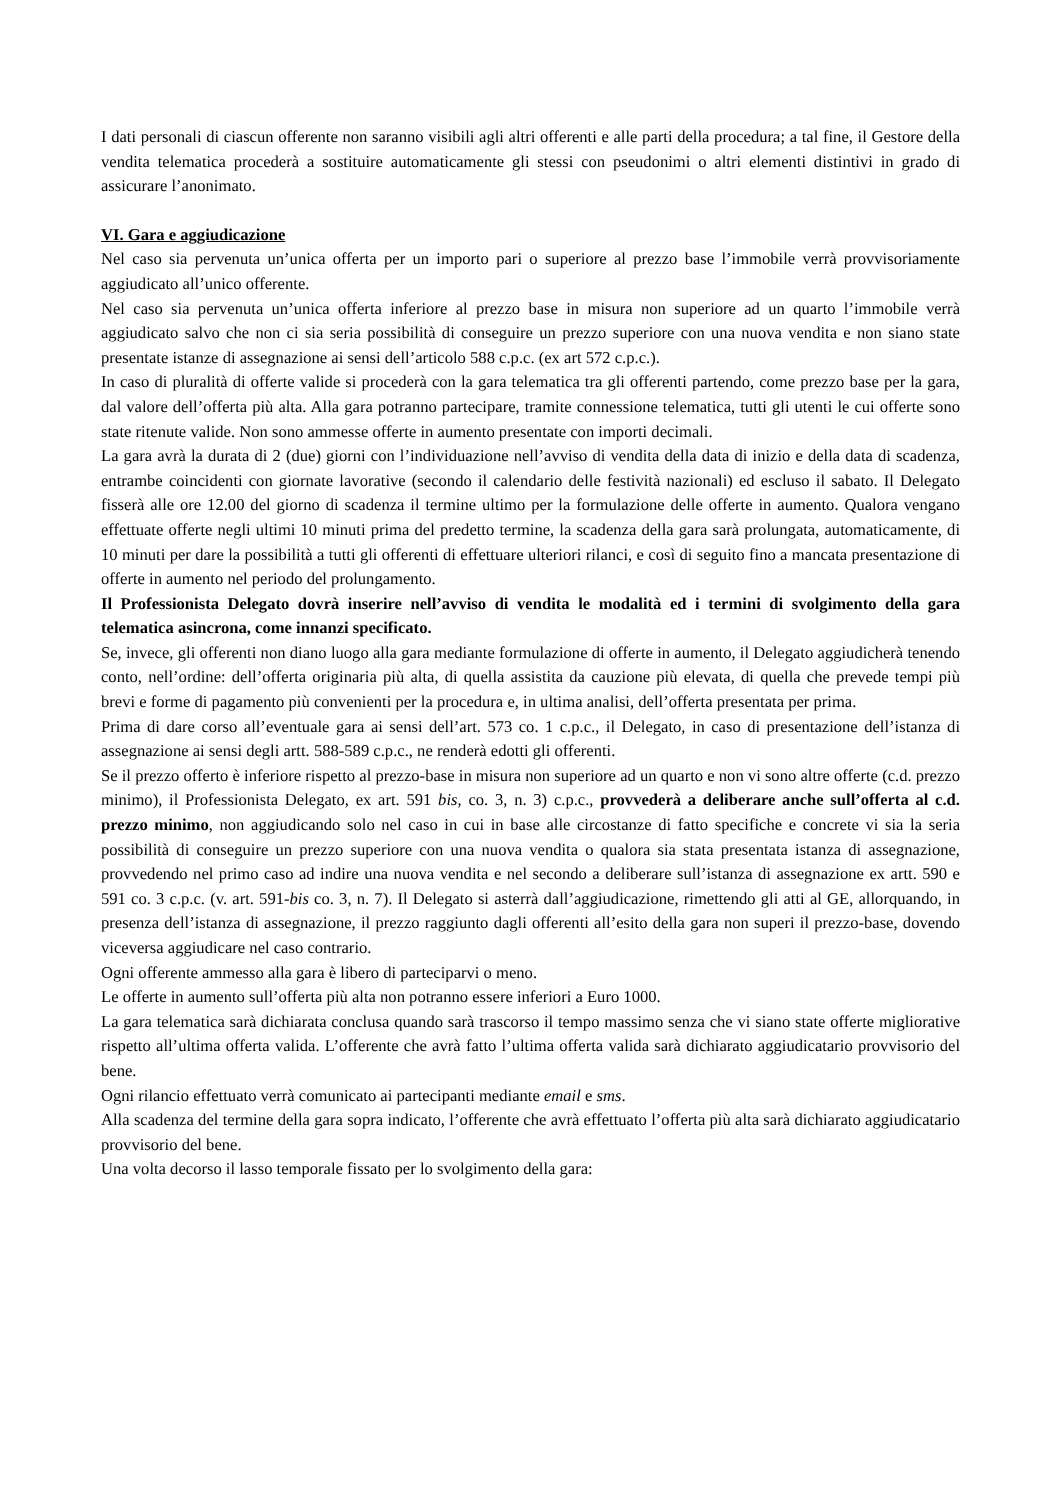I dati personali di ciascun offerente non saranno visibili agli altri offerenti e alle parti della procedura; a tal fine, il Gestore della vendita telematica procederà a sostituire automaticamente gli stessi con pseudonimi o altri elementi distintivi in grado di assicurare l’anonimato.
VI. Gara e aggiudicazione
Nel caso sia pervenuta un’unica offerta per un importo pari o superiore al prezzo base l’immobile verrà provvisoriamente aggiudicato all’unico offerente.
Nel caso sia pervenuta un’unica offerta inferiore al prezzo base in misura non superiore ad un quarto l’immobile verrà aggiudicato salvo che non ci sia seria possibilità di conseguire un prezzo superiore con una nuova vendita e non siano state presentate istanze di assegnazione ai sensi dell’articolo 588 c.p.c. (ex art 572 c.p.c.).
In caso di pluralità di offerte valide si procederà con la gara telematica tra gli offerenti partendo, come prezzo base per la gara, dal valore dell’offerta più alta. Alla gara potranno partecipare, tramite connessione telematica, tutti gli utenti le cui offerte sono state ritenute valide. Non sono ammesse offerte in aumento presentate con importi decimali.
La gara avrà la durata di 2 (due) giorni con l’individuazione nell’avviso di vendita della data di inizio e della data di scadenza, entrambe coincidenti con giornate lavorative (secondo il calendario delle festività nazionali) ed escluso il sabato. Il Delegato fisserà alle ore 12.00 del giorno di scadenza il termine ultimo per la formulazione delle offerte in aumento. Qualora vengano effettuate offerte negli ultimi 10 minuti prima del predetto termine, la scadenza della gara sarà prolungata, automaticamente, di 10 minuti per dare la possibilità a tutti gli offerenti di effettuare ulteriori rilanci, e così di seguito fino a mancata presentazione di offerte in aumento nel periodo del prolungamento.
Il Professionista Delegato dovrà inserire nell’avviso di vendita le modalità ed i termini di svolgimento della gara telematica asincrona, come innanzi specificato.
Se, invece, gli offerenti non diano luogo alla gara mediante formulazione di offerte in aumento, il Delegato aggiudicherà tenendo conto, nell’ordine: dell’offerta originaria più alta, di quella assistita da cauzione più elevata, di quella che prevede tempi più brevi e forme di pagamento più convenienti per la procedura e, in ultima analisi, dell’offerta presentata per prima.
Prima di dare corso all’eventuale gara ai sensi dell’art. 573 co. 1 c.p.c., il Delegato, in caso di presentazione dell’istanza di assegnazione ai sensi degli artt. 588-589 c.p.c., ne renderà edotti gli offerenti.
Se il prezzo offerto è inferiore rispetto al prezzo-base in misura non superiore ad un quarto e non vi sono altre offerte (c.d. prezzo minimo), il Professionista Delegato, ex art. 591 bis, co. 3, n. 3) c.p.c., provvederà a deliberare anche sull’offerta al c.d. prezzo minimo, non aggiudicando solo nel caso in cui in base alle circostanze di fatto specifiche e concrete vi sia la seria possibilità di conseguire un prezzo superiore con una nuova vendita o qualora sia stata presentata istanza di assegnazione, provvedendo nel primo caso ad indire una nuova vendita e nel secondo a deliberare sull’istanza di assegnazione ex artt. 590 e 591 co. 3 c.p.c. (v. art. 591-bis co. 3, n. 7). Il Delegato si asterrà dall’aggiudicazione, rimettendo gli atti al GE, allorquando, in presenza dell’istanza di assegnazione, il prezzo raggiunto dagli offerenti all’esito della gara non superi il prezzo-base, dovendo viceversa aggiudicare nel caso contrario.
Ogni offerente ammesso alla gara è libero di parteciparvi o meno.
Le offerte in aumento sull’offerta più alta non potranno essere inferiori a Euro 1000.
La gara telematica sarà dichiarata conclusa quando sarà trascorso il tempo massimo senza che vi siano state offerte migliorative rispetto all’ultima offerta valida. L’offerente che avrà fatto l’ultima offerta valida sarà dichiarato aggiudicatario provvisorio del bene.
Ogni rilancio effettuato verrà comunicato ai partecipanti mediante email e sms.
Alla scadenza del termine della gara sopra indicato, l’offerente che avrà effettuato l’offerta più alta sarà dichiarato aggiudicatario provvisorio del bene.
Una volta decorso il lasso temporale fissato per lo svolgimento della gara: